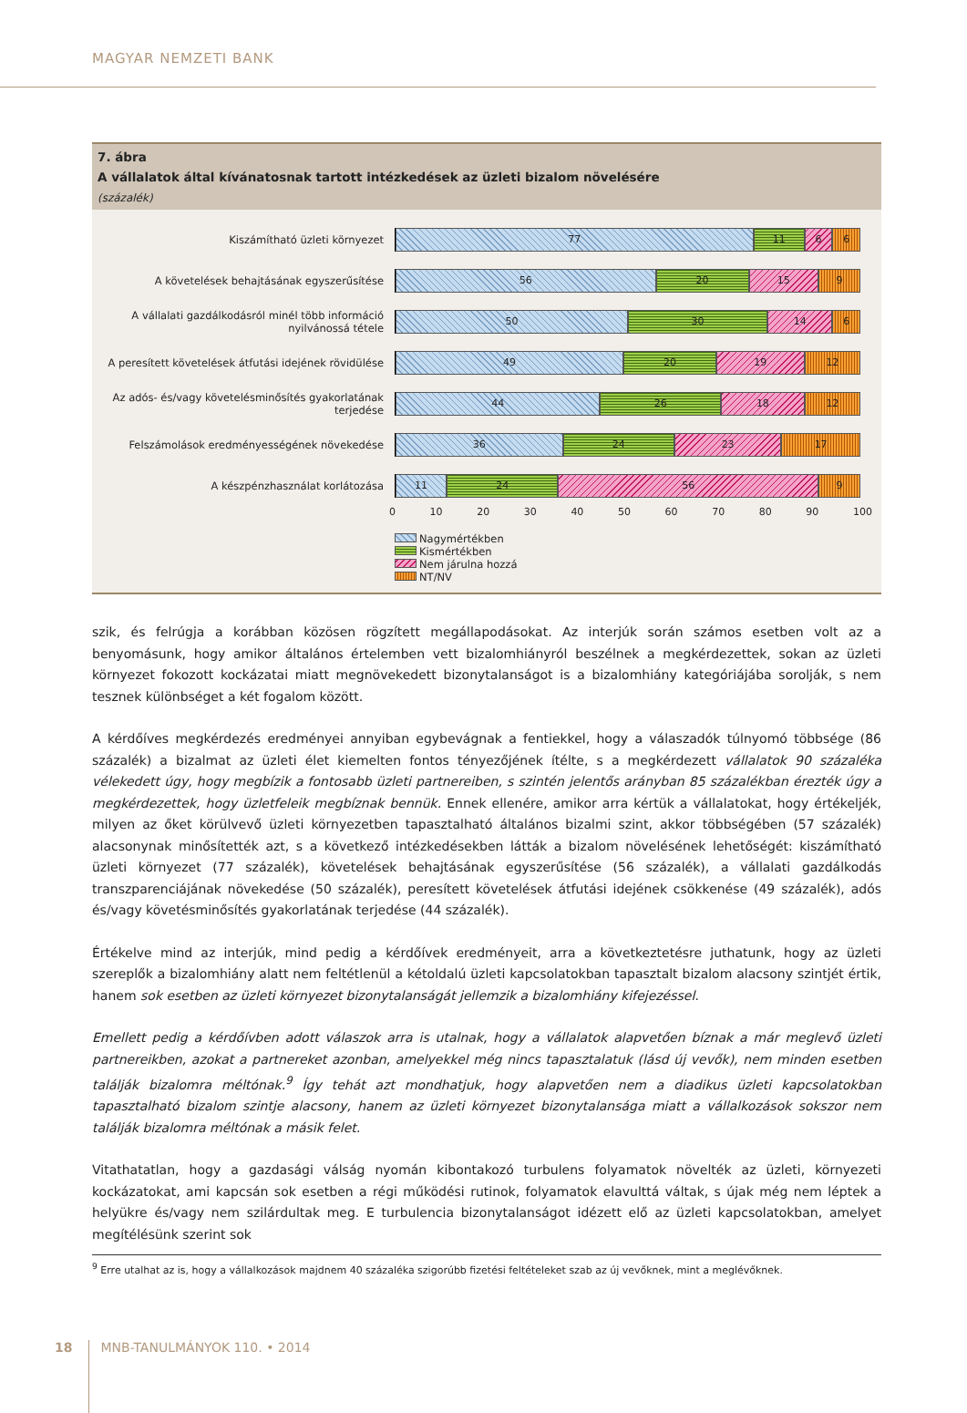MAGYAR NEMZETI BANK
7. ábra
A vállalatok által kívánatosnak tartott intézkedések az üzleti bizalom növelésére
(százalék)
Kiszámítható üzleti környezet
77 11 6 6
A követelések behajtásának egyszerűsítése
56 20 15 9
A vállalati gazdálkodásról minél több információ nyilvánossá tétele
50 30 14 6
A peresített követelések átfutási idejének rövidülése
49 20 19 12
Az adós- és/vagy követelésminősítés gyakorlatának terjedése
44 26 18 12
Felszámolások eredményességének növekedése
36 24 23 17
A készpénzhasználat korlátozása
11 24 56 9
0 10 20 30 40 50 60 70 80 90 100
Nagymértékben
Kismértékben
Nem járulna hozzá
NT/NV
szik, és felrúgja a korábban közösen rögzített megállapodásokat. Az interjúk során számos esetben volt az a benyomásunk, hogy amikor általános értelemben vett bizalomhiányról beszélnek a megkérdezettek, sokan az üzleti környezet fokozott kockázatai miatt megnövekedett bizonytalanságot is a bizalomhiány kategóriájába sorolják, s nem tesznek különbséget a két fogalom között.
A kérdőíves megkérdezés eredményei annyiban egybevágnak a fentiekkel, hogy a válaszadók túlnyomó többsége (86 százalék) a bizalmat az üzleti élet kiemelten fontos tényezőjének ítélte, s a megkérdezett vállalatok 90 százaléka vélekedett úgy, hogy megbízik a fontosabb üzleti partnereiben, s szintén jelentős arányban 85 százalékban érezték úgy a megkérdezettek, hogy üzletfeleik megbíznak bennük. Ennek ellenére, amikor arra kértük a vállalatokat, hogy értékeljék, milyen az őket körülvevő üzleti környezetben tapasztalható általános bizalmi szint, akkor többségében (57 százalék) alacsonynak minősítették azt, s a következő intézkedésekben látták a bizalom növelésének lehetőségét: kiszámítható üzleti környezet (77 százalék), követelések behajtásának egyszerűsítése (56 százalék), a vállalati gazdálkodás transzparenciájának növekedése (50 százalék), peresített követelések átfutási idejének csökkenése (49 százalék), adós és/vagy követésminősítés gyakorlatának terjedése (44 százalék).
Értékelve mind az interjúk, mind pedig a kérdőívek eredményeit, arra a következtetésre juthatunk, hogy az üzleti szereplők a bizalomhiány alatt nem feltétlenül a kétoldalú üzleti kapcsolatokban tapasztalt bizalom alacsony szintjét értik, hanem sok esetben az üzleti környezet bizonytalanságát jellemzik a bizalomhiány kifejezéssel.
Emellett pedig a kérdőívben adott válaszok arra is utalnak, hogy a vállalatok alapvetően bíznak a már meglevő üzleti partnereikben, azokat a partnereket azonban, amelyekkel még nincs tapasztalatuk (lásd új vevők), nem minden esetben találják bizalomra méltónak.<sup>9</sup> Így tehát azt mondhatjuk, hogy alapvetően nem a diadikus üzleti kapcsolatokban tapasztalható bizalom szintje alacsony, hanem az üzleti környezet bizonytalansága miatt a vállalkozások sokszor nem találják bizalomra méltónak a másik felet.
Vitathatatlan, hogy a gazdasági válság nyomán kibontakozó turbulens folyamatok növelték az üzleti, környezeti kockázatokat, ami kapcsán sok esetben a régi működési rutinok, folyamatok elavulttá váltak, s újak még nem léptek a helyükre és/vagy nem szilárdultak meg. E turbulencia bizonytalanságot idézett elő az üzleti kapcsolatokban, amelyet megítélésünk szerint sok
<sup>9</sup> Erre utalhat az is, hogy a vállalkozások majdnem 40 százaléka szigorúbb fizetési feltételeket szab az új vevőknek, mint a meglévőknek.
18 MNB-TANULMÁNYOK 110. • 2014